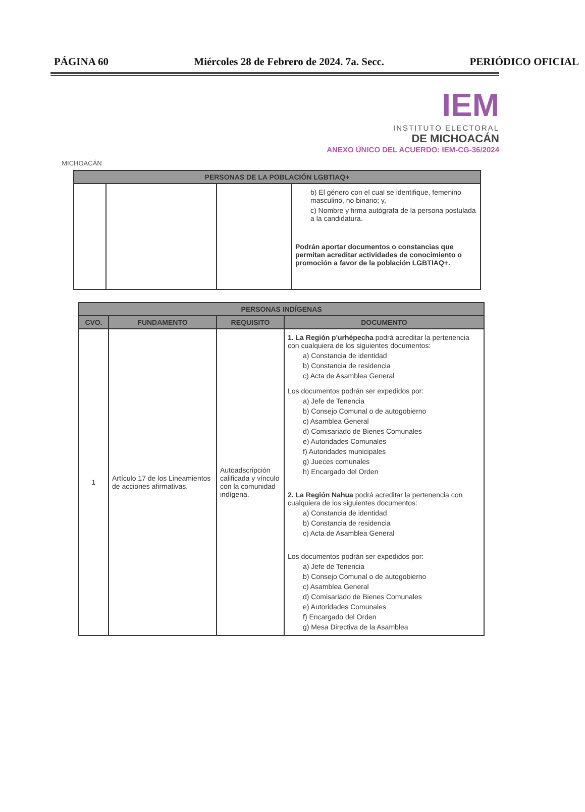PÁGINA 60 Miércoles 28 de Febrero de 2024. 7a. Secc. PERIÓDICO OFICIAL
MICHOACÁN
IEM
INSTITUTO ELECTORAL
DE MICHOACÁN
ANEXO ÚNICO DEL ACUERDO: IEM-CG-36/2024
| PERSONAS DE LA POBLACIÓN LGBTIAQ+ | | | |
| --- | --- | --- | --- |
| | | | b) El género con el cual se identifique, femenino masculino, no binario; y, c) Nombre y firma autógrafa de la persona postulada a la candidatura. Podrán aportar documentos o constancias que permitan acreditar actividades de conocimiento o promoción a favor de la población LGBTIAQ+. |
| PERSONAS INDÍGENAS | | | |
| --- | --- | --- | --- |
| CVO. | FUNDAMENTO | REQUISITO | DOCUMENTO |
| 1 | Artículo 17 de los Lineamientos de acciones afirmativas. | Autoadscripción calificada y vínculo con la comunidad indígena. | 1. La Región p'urhépecha podrá acreditar la pertenencia con cualquiera de los siguientes documentos: a) Constancia de identidad b) Constancia de residencia c) Acta de Asamblea General Los documentos podrán ser expedidos por: a) Jefe de Tenencia b) Consejo Comunal o de autogobierno c) Asamblea General d) Comisariado de Bienes Comunales e) Autoridades Comunales f) Autoridades municipales g) Jueces comunales h) Encargado del Orden 2. La Región Nahua podrá acreditar la pertenencia con cualquiera de los siguientes documentos: a) Constancia de identidad b) Constancia de residencia c) Acta de Asamblea General Los documentos podrán ser expedidos por: a) Jefe de Tenencia b) Consejo Comunal o de autogobierno c) Asamblea General d) Comisariado de Bienes Comunales e) Autoridades Comunales f) Encargado del Orden g) Mesa Directiva de la Asamblea |